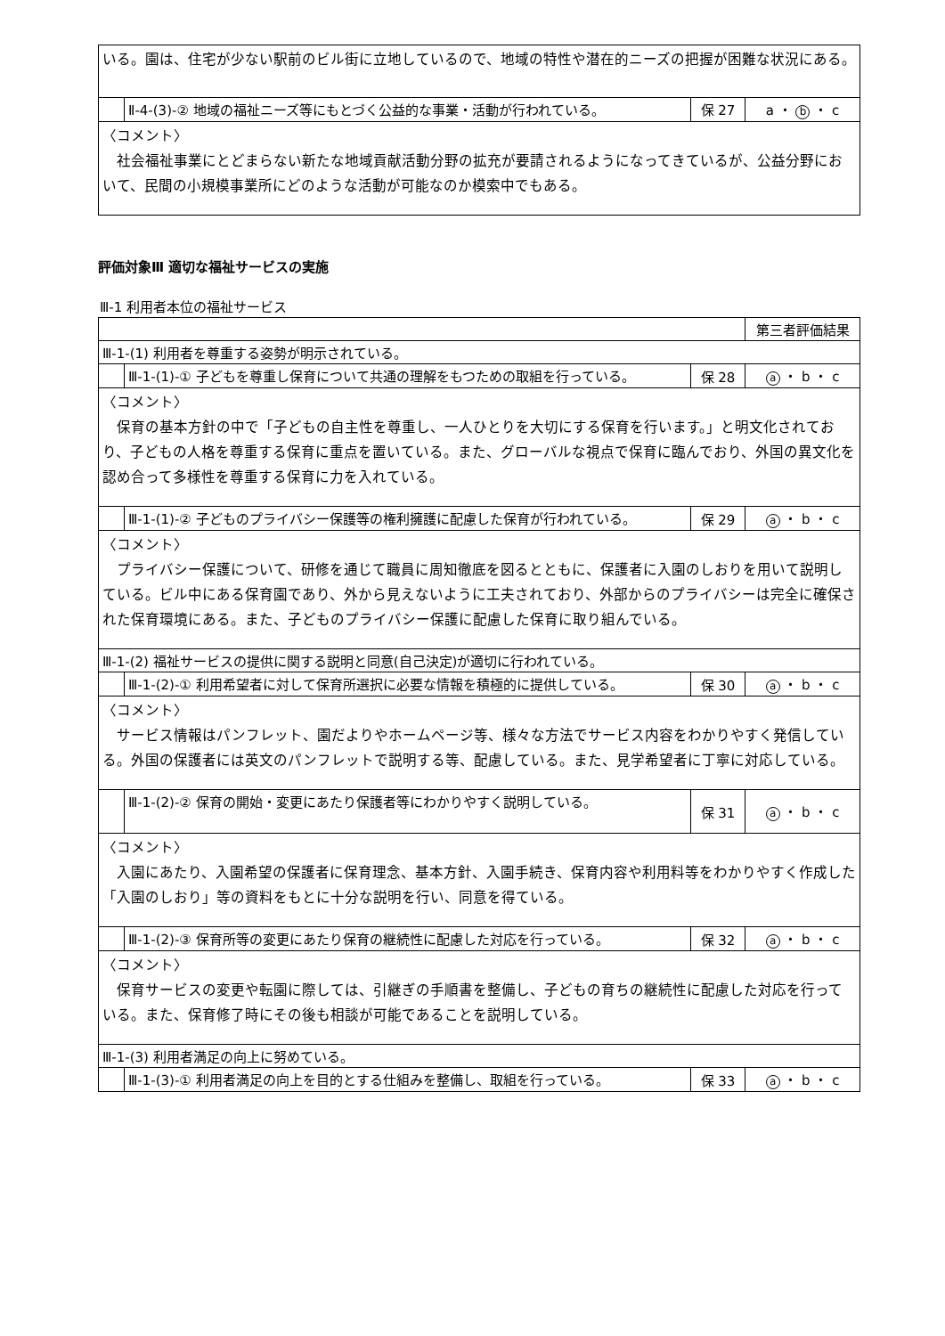| いる。園は、住宅が少ない駅前のビル街に立地しているので、地域の特性や潜在的ニーズの把握が困難な状況にある。 | | | |
| | Ⅱ-4-(3)-② 地域の福祉ニーズ等にもとづく公益的な事業・活動が行われている。 | 保 27 | a ・ b ・ c |
| 〈コメント〉 社会福祉事業にとどまらない新たな地域貢献活動分野の拡充が要請されるようになってきているが、公益分野において、民間の小規模事業所にどのような活動が可能なのか模索中でもある。 | | | |
評価対象Ⅲ 適切な福祉サービスの実施
Ⅲ-1 利用者本位の福祉サービス
| | | | 第三者評価結果 |
| Ⅲ-1-(1) 利用者を尊重する姿勢が明示されている。 | | | |
| | Ⅲ-1-(1)-① 子どもを尊重し保育について共通の理解をもつための取組を行っている。 | 保 28 | a ・ b ・ c |
| 〈コメント〉 保育の基本方針の中で「子どもの自主性を尊重し、一人ひとりを大切にする保育を行います。」と明文化されており、子どもの人格を尊重する保育に重点を置いている。また、グローバルな視点で保育に臨んでおり、外国の異文化を認め合って多様性を尊重する保育に力を入れている。 | | | |
| | Ⅲ-1-(1)-② 子どものプライバシー保護等の権利擁護に配慮した保育が行われている。 | 保 29 | a ・ b ・ c |
| 〈コメント〉 プライバシー保護について、研修を通じて職員に周知徹底を図るとともに、保護者に入園のしおりを用いて説明している。ビル中にある保育園であり、外から見えないように工夫されており、外部からのプライバシーは完全に確保された保育環境にある。また、子どものプライバシー保護に配慮した保育に取り組んでいる。 | | | |
| Ⅲ-1-(2) 福祉サービスの提供に関する説明と同意(自己決定)が適切に行われている。 | | | |
| | Ⅲ-1-(2)-① 利用希望者に対して保育所選択に必要な情報を積極的に提供している。 | 保 30 | a ・ b ・ c |
| 〈コメント〉 サービス情報はパンフレット、園だよりやホームページ等、様々な方法でサービス内容をわかりやすく発信している。外国の保護者には英文のパンフレットで説明する等、配慮している。また、見学希望者に丁寧に対応している。 | | | |
| | Ⅲ-1-(2)-② 保育の開始・変更にあたり保護者等にわかりやすく説明している。 | 保 31 | a ・ b ・ c |
| 〈コメント〉 入園にあたり、入園希望の保護者に保育理念、基本方針、入園手続き、保育内容や利用料等をわかりやすく作成した「入園のしおり」等の資料をもとに十分な説明を行い、同意を得ている。 | | | |
| | Ⅲ-1-(2)-③ 保育所等の変更にあたり保育の継続性に配慮した対応を行っている。 | 保 32 | a ・ b ・ c |
| 〈コメント〉 保育サービスの変更や転園に際しては、引継ぎの手順書を整備し、子どもの育ちの継続性に配慮した対応を行っている。また、保育修了時にその後も相談が可能であることを説明している。 | | | |
| Ⅲ-1-(3) 利用者満足の向上に努めている。 | | | |
| | Ⅲ-1-(3)-① 利用者満足の向上を目的とする仕組みを整備し、取組を行っている。 | 保 33 | a ・ b ・ c |